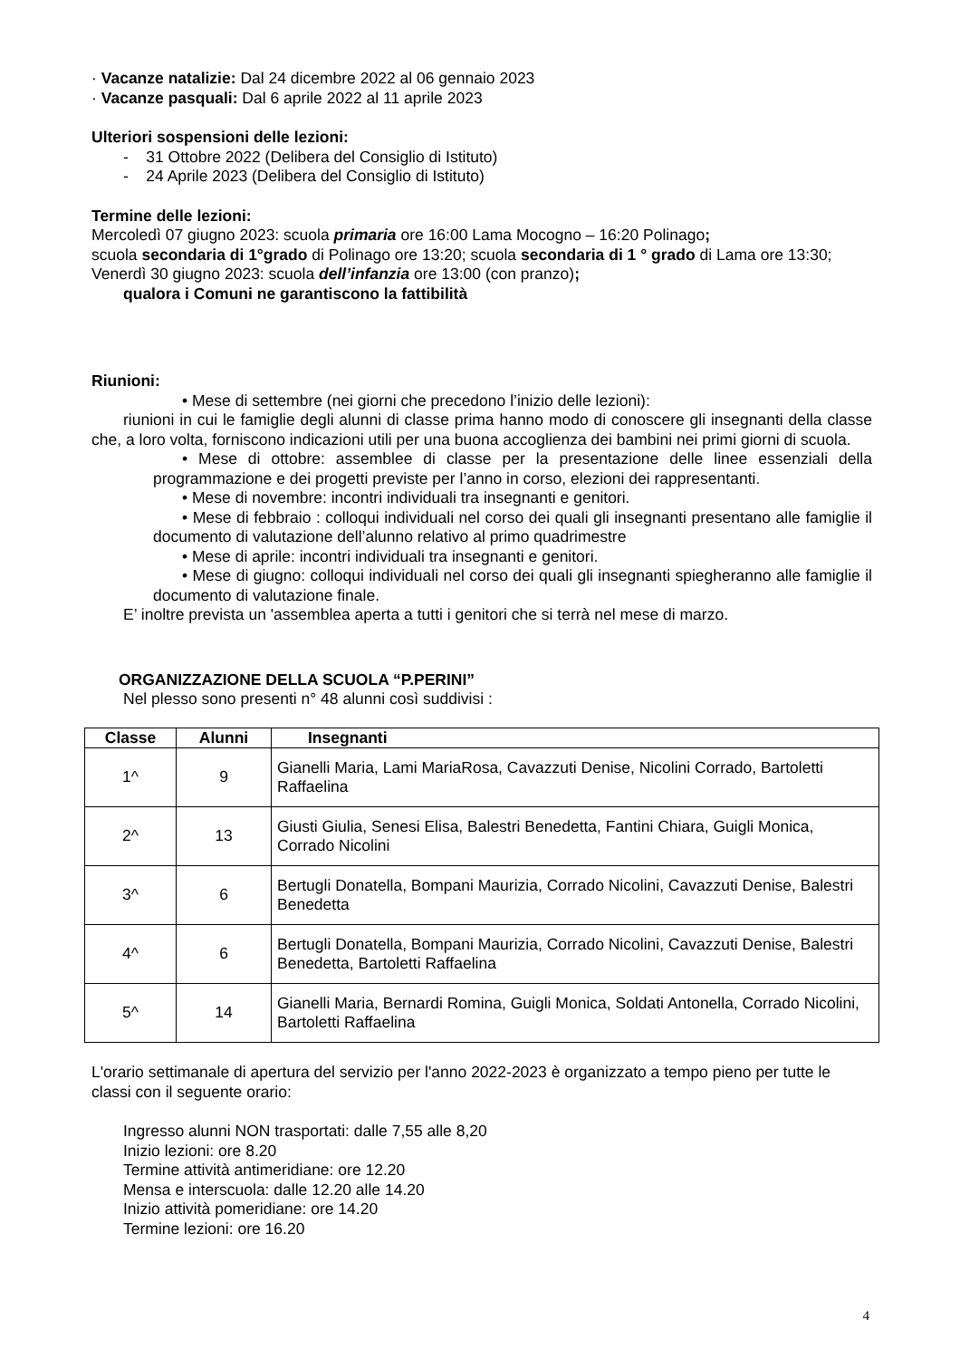· Vacanze natalizie: Dal 24 dicembre 2022 al 06 gennaio 2023
· Vacanze pasquali: Dal 6 aprile 2022 al 11 aprile 2023
Ulteriori sospensioni delle lezioni:
- 31 Ottobre 2022 (Delibera del Consiglio di Istituto)
- 24 Aprile 2023 (Delibera del Consiglio di Istituto)
Termine delle lezioni:
Mercoledì 07 giugno 2023: scuola primaria ore 16:00 Lama Mocogno – 16:20 Polinago;
scuola secondaria di 1°grado di Polinago ore 13:20; scuola secondaria di 1 ° grado di Lama ore 13:30;
Venerdì 30 giugno 2023: scuola dell’infanzia ore 13:00 (con pranzo);
qualora i Comuni ne garantiscono la fattibilità
Riunioni:
• Mese di settembre (nei giorni che precedono l’inizio delle lezioni):
riunioni in cui le famiglie degli alunni di classe prima hanno modo di conoscere gli insegnanti della classe che, a loro volta, forniscono indicazioni utili per una buona accoglienza dei bambini nei primi giorni di scuola.
• Mese di ottobre: assemblee di classe per la presentazione delle linee essenziali della programmazione e dei progetti previste per l’anno in corso, elezioni dei rappresentanti.
• Mese di novembre: incontri individuali tra insegnanti e genitori.
• Mese di febbraio : colloqui individuali nel corso dei quali gli insegnanti presentano alle famiglie il documento di valutazione dell’alunno relativo al primo quadrimestre
• Mese di aprile: incontri individuali tra insegnanti e genitori.
• Mese di giugno: colloqui individuali nel corso dei quali gli insegnanti spiegheranno alle famiglie il documento di valutazione finale.
E’ inoltre prevista un 'assemblea aperta a tutti i genitori che si terrà nel mese di marzo.
ORGANIZZAZIONE DELLA SCUOLA “P.PERINI”
Nel plesso sono presenti n° 48 alunni così suddivisi :
| Classe | Alunni | Insegnanti |
| --- | --- | --- |
| 1^ | 9 | Gianelli Maria, Lami MariaRosa, Cavazzuti Denise, Nicolini Corrado, Bartoletti Raffaelina |
| 2^ | 13 | Giusti Giulia, Senesi Elisa, Balestri Benedetta, Fantini Chiara, Guigli Monica, Corrado Nicolini |
| 3^ | 6 | Bertugli Donatella, Bompani Maurizia, Corrado Nicolini, Cavazzuti Denise, Balestri Benedetta |
| 4^ | 6 | Bertugli Donatella, Bompani Maurizia, Corrado Nicolini, Cavazzuti Denise, Balestri Benedetta, Bartoletti Raffaelina |
| 5^ | 14 | Gianelli Maria, Bernardi Romina, Guigli Monica, Soldati Antonella, Corrado Nicolini, Bartoletti Raffaelina |
L'orario settimanale di apertura del servizio per l'anno 2022-2023 è organizzato a tempo pieno per tutte le classi con il seguente orario:
Ingresso alunni NON trasportati: dalle 7,55 alle 8,20
Inizio lezioni: ore 8.20
Termine attività antimeridiane: ore 12.20
Mensa e interscuola: dalle 12.20 alle 14.20
Inizio attività pomeridiane: ore 14.20
Termine lezioni: ore 16.20
4